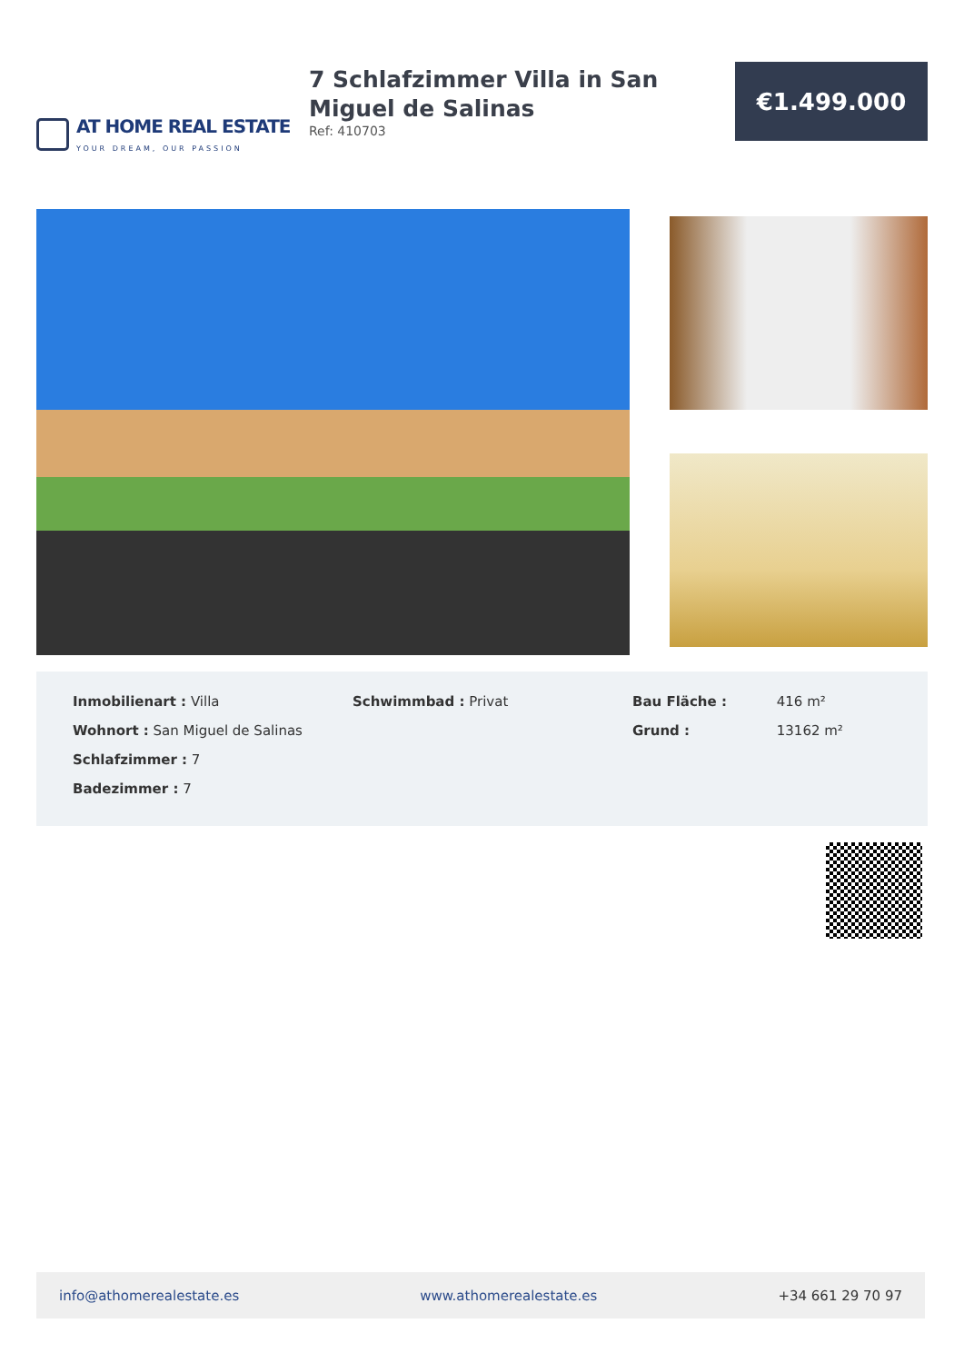AT HOME REAL ESTATE
YOUR DREAM, OUR PASSION
7 Schlafzimmer Villa in San Miguel de Salinas
Ref: 410703
€1.499.000
Inmobilienart : Villa
Wohnort : San Miguel de Salinas
Schlafzimmer : 7
Badezimmer : 7
Schwimmbad : Privat Bau Fläche : 416 m²
Grund : 13162 m²
info@athomerealestate.es www.athomerealestate.es +34 661 29 70 97